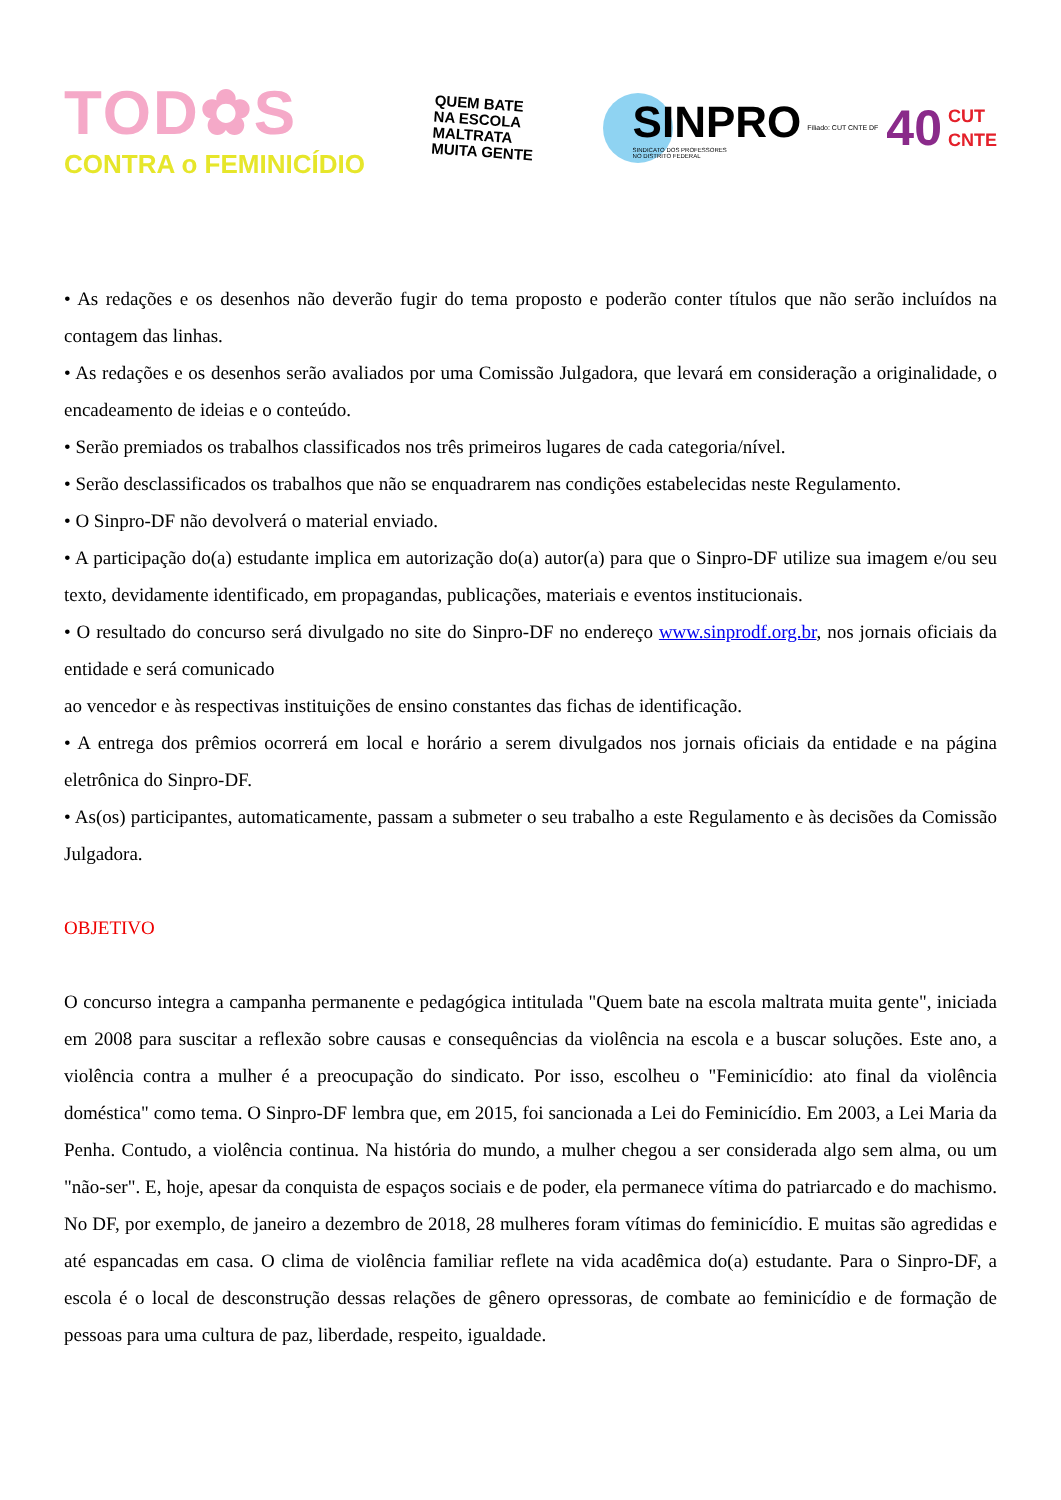TOD✿S
CONTRA o FEMINICÍDIO
QUEM BATE
NA ESCOLA
MALTRATA
MUITA GENTE
SINPRO
SINDICATO DOS PROFESSORES
NO DISTRITO FEDERAL
Filiado: CUT CNTE DF 40
CUT
CNTE
• As redações e os desenhos não deverão fugir do tema proposto e poderão conter títulos que não serão incluídos na contagem das linhas.
• As redações e os desenhos serão avaliados por uma Comissão Julgadora, que levará em consideração a originalidade, o encadeamento de ideias e o conteúdo.
• Serão premiados os trabalhos classificados nos três primeiros lugares de cada categoria/nível.
• Serão desclassificados os trabalhos que não se enquadrarem nas condições estabelecidas neste Regulamento.
• O Sinpro-DF não devolverá o material enviado.
• A participação do(a) estudante implica em autorização do(a) autor(a) para que o Sinpro-DF utilize sua imagem e/ou seu texto, devidamente identificado, em propagandas, publicações, materiais e eventos institucionais.
• O resultado do concurso será divulgado no site do Sinpro-DF no endereço www.sinprodf.org.br, nos jornais oficiais da entidade e será comunicado
ao vencedor e às respectivas instituições de ensino constantes das fichas de identificação.
• A entrega dos prêmios ocorrerá em local e horário a serem divulgados nos jornais oficiais da entidade e na página eletrônica do Sinpro-DF.
• As(os) participantes, automaticamente, passam a submeter o seu trabalho a este Regulamento e às decisões da Comissão Julgadora.
OBJETIVO
O concurso integra a campanha permanente e pedagógica intitulada "Quem bate na escola maltrata muita gente", iniciada em 2008 para suscitar a reflexão sobre causas e consequências da violência na escola e a buscar soluções. Este ano, a violência contra a mulher é a preocupação do sindicato. Por isso, escolheu o "Feminicídio: ato final da violência doméstica" como tema. O Sinpro-DF lembra que, em 2015, foi sancionada a Lei do Feminicídio. Em 2003, a Lei Maria da Penha. Contudo, a violência continua. Na história do mundo, a mulher chegou a ser considerada algo sem alma, ou um "não-ser". E, hoje, apesar da conquista de espaços sociais e de poder, ela permanece vítima do patriarcado e do machismo. No DF, por exemplo, de janeiro a dezembro de 2018, 28 mulheres foram vítimas do feminicídio. E muitas são agredidas e até espancadas em casa. O clima de violência familiar reflete na vida acadêmica do(a) estudante. Para o Sinpro-DF, a escola é o local de desconstrução dessas relações de gênero opressoras, de combate ao feminicídio e de formação de pessoas para uma cultura de paz, liberdade, respeito, igualdade.